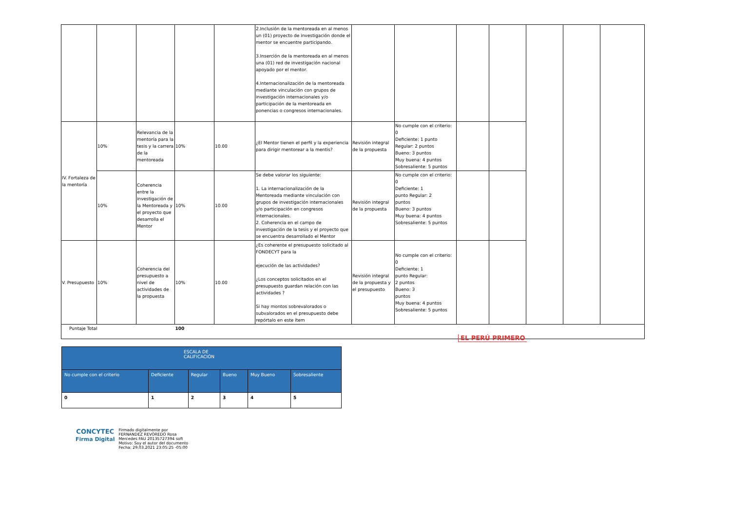| | | | | | 2.Inclusión de la mentoreada en al menos un (01) proyecto de investigación donde el mentor se encuentre participando. 3.Inserción de la mentoreada en al menos una (01) red de investigación nacional apoyado por el mentor. 4.Internacionalización de la mentoreada mediante vinculación con grupos de investigación internacionales y/o participación de la mentoreada en ponencias o congresos internacionales. | | | | | | | |
| IV. Fortaleza de la mentoría | 10% | Relevancia de la mentoría para la tesis y la carrera de la mentoreada | 10% | 10.00 | ¿El Mentor tienen el perfil y la experiencia para dirigir mentorear a la mentis? | Revisión integral de la propuesta | No cumple con el criterio: 0 Deficiente: 1 punto Regular: 2 puntos Bueno: 3 puntos Muy buena: 4 puntos Sobresaliente: 5 puntos | | | | | |
| | 10% | Coherencia entre la investigación de la Mentoreada y el proyecto que desarrolla el Mentor | 10% | 10.00 | Se debe valorar los siguiente: 1. La internacionalización de la Mentoreada mediante vinculación con grupos de investigación internacionales y/o participación en congresos internacionales. 2. Coherencia en el campo de investigación de la tesis y el proyecto que se encuentra desarrollado el Mentor | Revisión integral de la propuesta | No cumple con el criterio: 0 Deficiente: 1 punto Regular: 2 puntos Bueno: 3 puntos Muy buena: 4 puntos Sobresaliente: 5 puntos | | | | | |
| V. Presupuesto | 10% | Coherencia del presupuesto a nivel de actividades de la propuesta | 10% | 10.00 | ¿Es coherente el presupuesto solicitado al FONDECYT para la ejecución de las actividades? ¿Los conceptos solicitados en el presupuesto guardan relación con las actividades ? Si hay montos sobrevalorados o subvalorados en el presupuesto debe repórtalo en este ítem | Revisión integral de la propuesta y el presupuesto | No cumple con el criterio: 0 Deficiente: 1 punto Regular: 2 puntos Bueno: 3 puntos Muy buena: 4 puntos Sobresaliente: 5 puntos | | | | | |
| Puntaje Total | | | 100 | | | | | | | | | |
EL PERÚ PRIMERO
| ESCALA DE CALIFICACIÓN | | | | | |
| No cumple con el criterio | Deficiente | Regular | Bueno | Muy Bueno | Sobresaliente |
| 0 | 1 | 2 | 3 | 4 | 5 |
CONCYTEC
Firma Digital
Firmado digitalmente por
FERNANDEZ REVOREDO Rosa
Mercedes FAU 20135727394 soft
Motivo: Soy el autor del documento
Fecha: 29.03.2021 23:05:25 -05:00